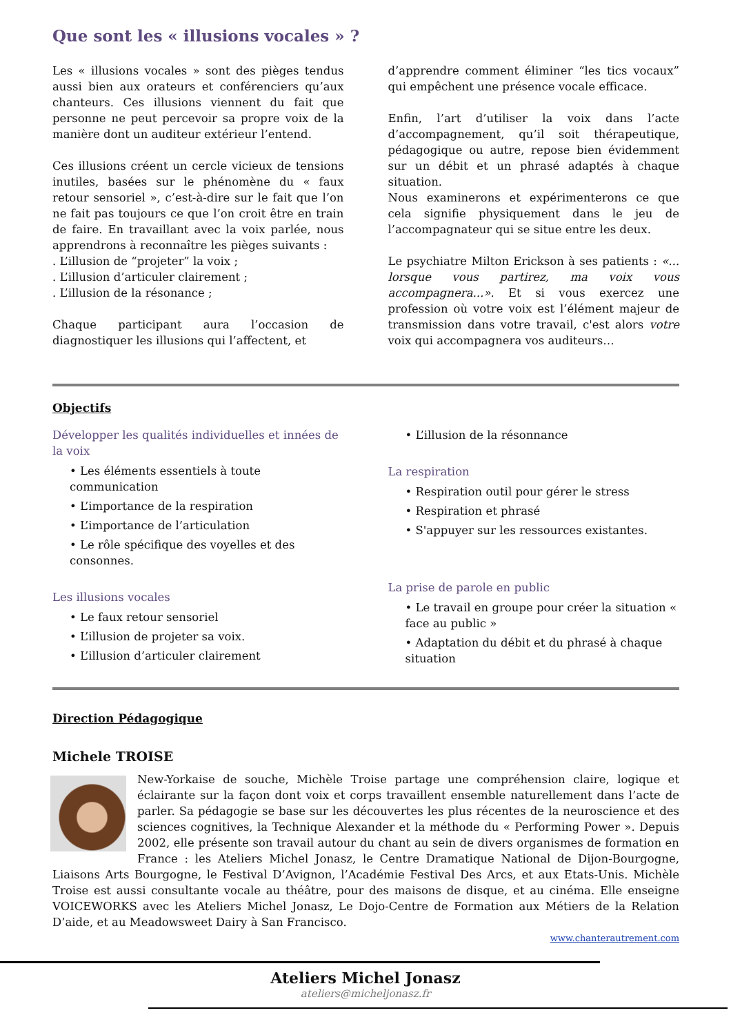Que sont les « illusions vocales » ?
Les « illusions vocales » sont des pièges tendus aussi bien aux orateurs et conférenciers qu’aux chanteurs. Ces illusions viennent du fait que personne ne peut percevoir sa propre voix de la manière dont un auditeur extérieur l’entend.
Ces illusions créent un cercle vicieux de tensions inutiles, basées sur le phénomène du « faux retour sensoriel », c’est-à-dire sur le fait que l’on ne fait pas toujours ce que l’on croit être en train de faire. En travaillant avec la voix parlée, nous apprendrons à reconnaître les pièges suivants :
. L’illusion de “projeter” la voix ;
. L’illusion d’articuler clairement ;
. L’illusion de la résonance ;
Chaque participant aura l’occasion de diagnostiquer les illusions qui l’affectent, et
d’apprendre comment éliminer “les tics vocaux” qui empêchent une présence vocale efficace.
Enfin, l’art d’utiliser la voix dans l’acte d’accompagnement, qu’il soit thérapeutique, pédagogique ou autre, repose bien évidemment sur un débit et un phrasé adaptés à chaque situation.
Nous examinerons et expérimenterons ce que cela signifie physiquement dans le jeu de l’accompagnateur qui se situe entre les deux.
Le psychiatre Milton Erickson à ses patients : «... lorsque vous partirez, ma voix vous accompagnera...». Et si vous exercez une profession où votre voix est l’élément majeur de transmission dans votre travail, c'est alors votre voix qui accompagnera vos auditeurs…
Objectifs
Développer les qualités individuelles et innées de la voix
• Les éléments essentiels à toute communication
• L’importance de la respiration
• L’importance de l’articulation
• Le rôle spécifique des voyelles et des consonnes.
Les illusions vocales
• Le faux retour sensoriel
• L’illusion de projeter sa voix.
• L’illusion d’articuler clairement
• L’illusion de la résonnance
La respiration
• Respiration outil pour gérer le stress
• Respiration et phrasé
• S'appuyer sur les ressources existantes.
La prise de parole en public
• Le travail en groupe pour créer la situation « face au public »
• Adaptation du débit et du phrasé à chaque situation
Direction Pédagogique
Michele TROISE
New-Yorkaise de souche, Michèle Troise partage une compréhension claire, logique et éclairante sur la façon dont voix et corps travaillent ensemble naturellement dans l’acte de parler. Sa pédagogie se base sur les découvertes les plus récentes de la neuroscience et des sciences cognitives, la Technique Alexander et la méthode du « Performing Power ». Depuis 2002, elle présente son travail autour du chant au sein de divers organismes de formation en France : les Ateliers Michel Jonasz, le Centre Dramatique National de Dijon-Bourgogne, Liaisons Arts Bourgogne, le Festival D’Avignon, l’Académie Festival Des Arcs, et aux Etats-Unis. Michèle Troise est aussi consultante vocale au théâtre, pour des maisons de disque, et au cinéma. Elle enseigne VOICEWORKS avec les Ateliers Michel Jonasz, Le Dojo-Centre de Formation aux Métiers de la Relation D’aide, et au Meadowsweet Dairy à San Francisco.
www.chanterautrement.com
Ateliers Michel Jonasz
ateliers@micheljonasz.fr